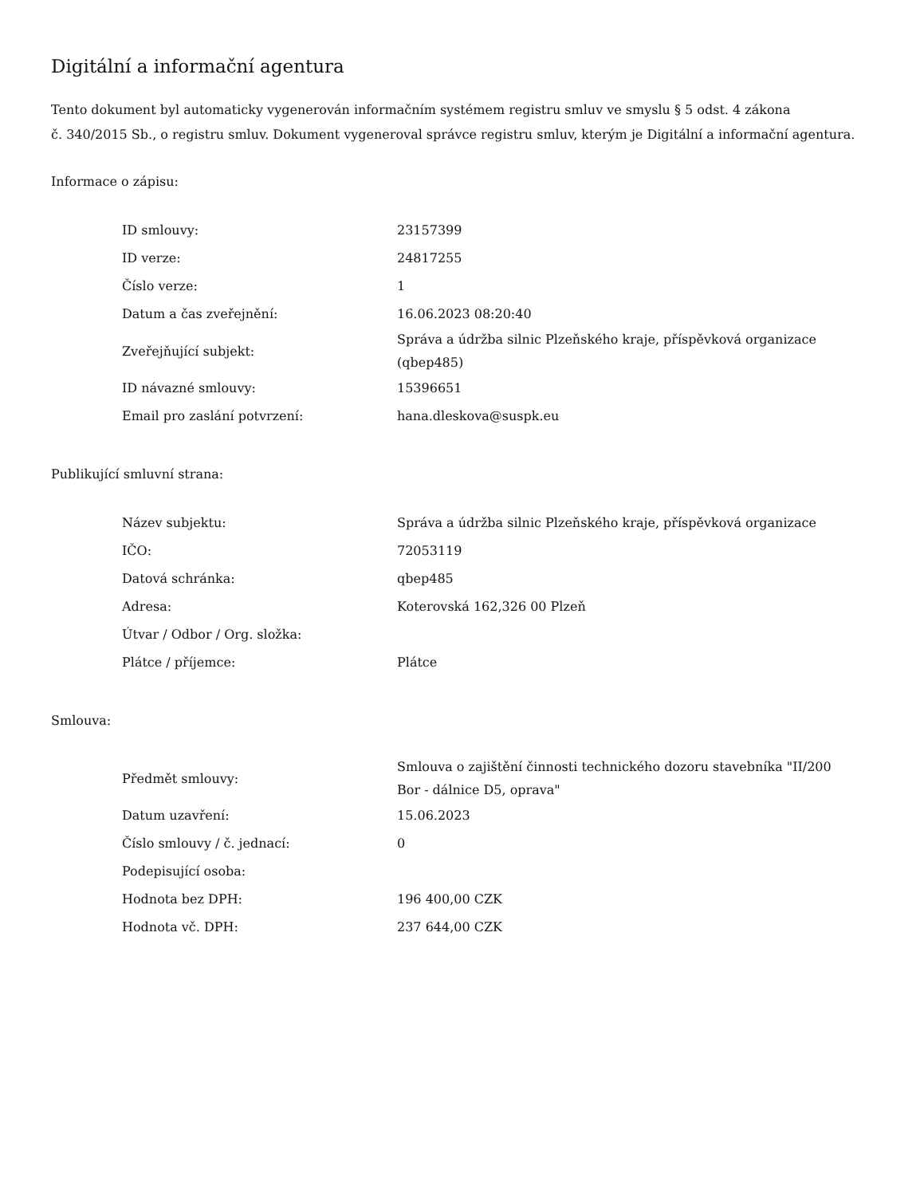Digitální a informační agentura
Tento dokument byl automaticky vygenerován informačním systémem registru smluv ve smyslu § 5 odst. 4 zákona
č. 340/2015 Sb., o registru smluv. Dokument vygeneroval správce registru smluv, kterým je Digitální a informační agentura.
Informace o zápisu:
| ID smlouvy: | 23157399 |
| ID verze: | 24817255 |
| Číslo verze: | 1 |
| Datum a čas zveřejnění: | 16.06.2023 08:20:40 |
| Zveřejňující subjekt: | Správa a údržba silnic Plzeňského kraje, příspěvková organizace (qbep485) |
| ID návazné smlouvy: | 15396651 |
| Email pro zaslání potvrzení: | hana.dleskova@suspk.eu |
Publikující smluvní strana:
| Název subjektu: | Správa a údržba silnic Plzeňského kraje, příspěvková organizace |
| IČO: | 72053119 |
| Datová schránka: | qbep485 |
| Adresa: | Koterovská 162,326 00 Plzeň |
| Útvar / Odbor / Org. složka: | |
| Plátce / příjemce: | Plátce |
Smlouva:
| Předmět smlouvy: | Smlouva o zajištění činnosti technického dozoru stavebníka "II/200 Bor - dálnice D5, oprava" |
| Datum uzavření: | 15.06.2023 |
| Číslo smlouvy / č. jednací: | 0 |
| Podepisující osoba: | |
| Hodnota bez DPH: | 196 400,00 CZK |
| Hodnota vč. DPH: | 237 644,00 CZK |